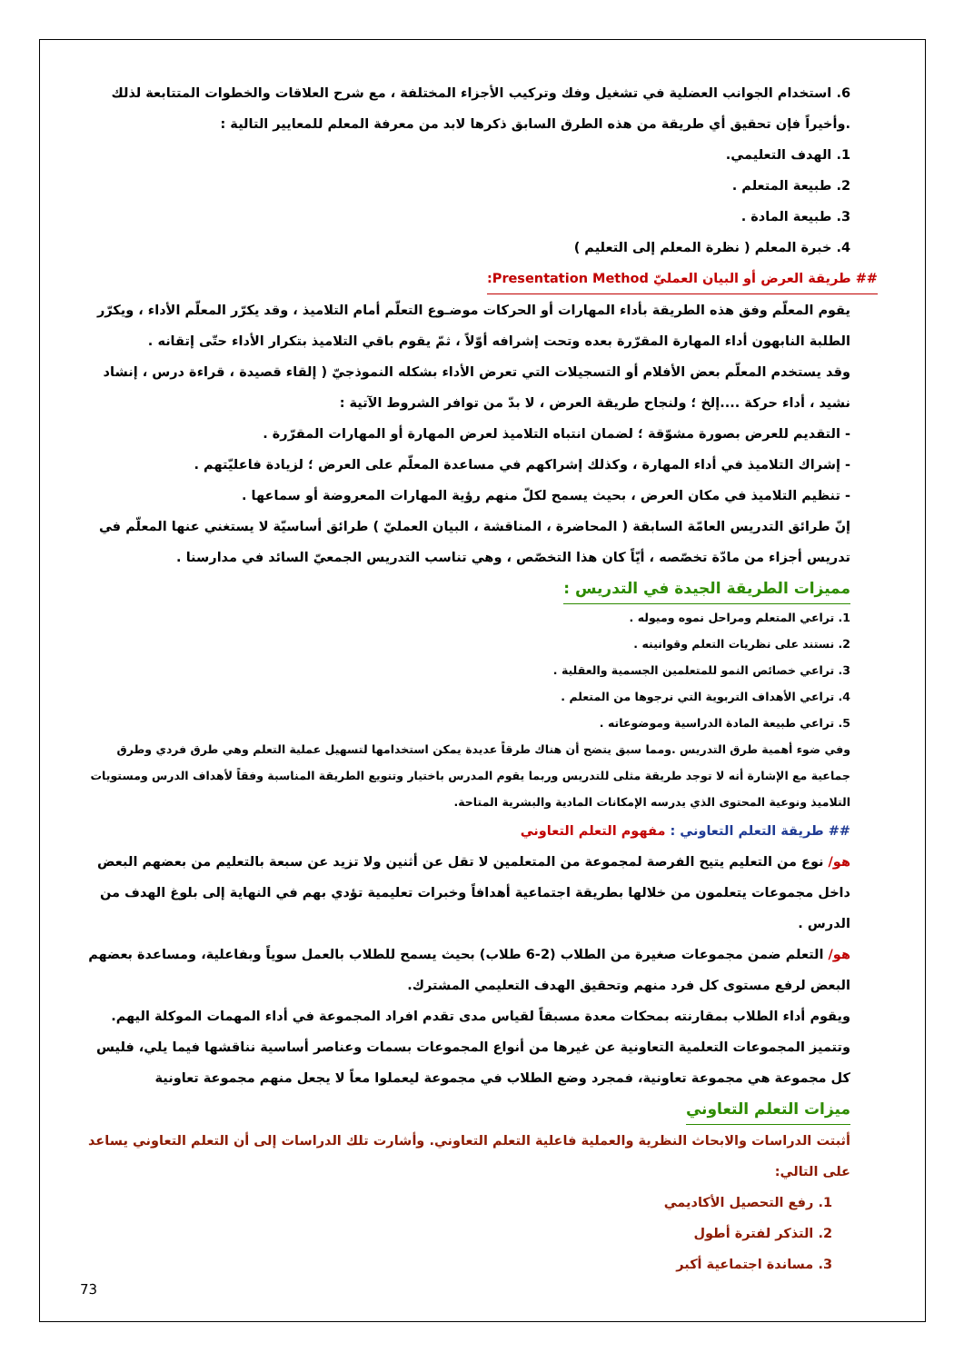6. استخدام الجوانب العضلية في تشغيل وفك وتركيب الأجزاء المختلفة ، مع شرح العلاقات والخطوات المتتابعة لذلك .وأخيراً فإن تحقيق أي طريقة من هذه الطرق السابق ذكرها لابد من معرفة المعلم للمعايير التالية :
1. الهدف التعليمي.
2. طبيعة المتعلم .
3. طبيعة المادة .
4. خبرة المعلم ( نظرة المعلم إلى التعليم )
## طريقة العرض أو البيان العمليّ Presentation Method:
يقوم المعلّم وفق هذه الطريقة بأداء المهارات أو الحركات موضـوع التعلّم أمام التلاميذ ، وقد يكرّر المعلّم الأداء ، ويكرّر الطلبة النابهون أداء المهارة المقرّرة بعده وتحت إشرافه أوّلاً ، ثمّ يقوم باقي التلاميذ بتكرار الأداء حتّى إتقانه .
وقد يستخدم المعلّم بعض الأفلام أو التسجيلات التي تعرض الأداء بشكله النموذجيّ ( إلقاء قصيدة ، قراءة درس ، إنشاد نشيد ، أداء حركة ....إلخ ؛ ولنجاح طريقة العرض ، لا بدّ من توافر الشروط الآتية :
- التقديم للعرض بصورة مشوّقة ؛ لضمان انتباه التلاميذ لعرض المهارة أو المهارات المقرّرة .
- إشراك التلاميذ في أداء المهارة ، وكذلك إشراكهم في مساعدة المعلّم على العرض ؛ لزيادة فاعليّتهم .
- تنظيم التلاميذ في مكان العرض ، بحيث يسمح لكلّ منهم رؤية المهارات المعروضة أو سماعها .
إنّ طرائق التدريس العامّة السابقة ( المحاضرة ، المناقشة ، البيان العمليّ ) طرائق أساسيّة لا يستغني عنها المعلّم في تدريس أجزاء من مادّة تخصّصه ، أيّاً كان هذا التخصّص ، وهي تناسب التدريس الجمعيّ السائد في مدارسنا .
مميزات الطريقة الجيدة في التدريس :
1. تراعي المتعلم ومراحل نموه وميوله .
2. نستند على نظريات التعلم وقوانينه .
3. تراعي خصائص النمو للمتعلمين الجسمية والعقلية .
4. تراعي الأهداف التربوية التي نرجوها من المتعلم .
5. تراعي طبيعة المادة الدراسية وموضوعاته .
وفي ضوء أهمية طرق التدريس .ومما سبق يتضح أن هناك طرقاً عديدة يمكن استخدامها لتسهيل عملية التعلم وهي طرق فردي وطرق جماعية مع الإشارة أنه لا توجد طريقة مثلى للتدريس وربما يقوم المدرس باختيار وتنويع الطريقة المناسبة وفقاً لأهداف الدرس ومستويات التلاميذ ونوعية المحتوى الذي يدرسه الإمكانات المادية والبشرية المتاحة.
## طريقة التعلم التعاوني : مفهوم التعلم التعاوني
هو/ نوع من التعليم يتيح الفرصة لمجموعة من المتعلمين لا تقل عن أثنين ولا تزيد عن سبعة بالتعليم من بعضهم البعض داخل مجموعات يتعلمون من خلالها بطريقة اجتماعية أهدافاً وخبرات تعليمية تؤدي بهم في النهاية إلى بلوغ الهدف من الدرس .
هو/ التعلم ضمن مجموعات صغيرة من الطلاب (2-6 طلاب) بحيث يسمح للطلاب بالعمل سوياً وبفاعلية، ومساعدة بعضهم البعض لرفع مستوى كل فرد منهم وتحقيق الهدف التعليمي المشترك.
ويقوم أداء الطلاب بمقارنته بمحكات معدة مسبقاً لقياس مدى تقدم افراد المجموعة في أداء المهمات الموكلة اليهم. وتتميز المجموعات التعلمية التعاونية عن غيرها من أنواع المجموعات بسمات وعناصر أساسية نناقشها فيما يلي، فليس كل مجموعة هي مجموعة تعاونية، فمجرد وضع الطلاب في مجموعة ليعملوا معاً لا يجعل منهم مجموعة تعاونية
ميزات التعلم التعاوني
أثبتت الدراسات والابحاث النظرية والعملية فاعلية التعلم التعاوني. وأشارت تلك الدراسات إلى أن التعلم التعاوني يساعد على التالي:
1. رفع التحصيل الأكاديمي
2. التذكر لفترة أطول
3. مساندة اجتماعية أكبر
73